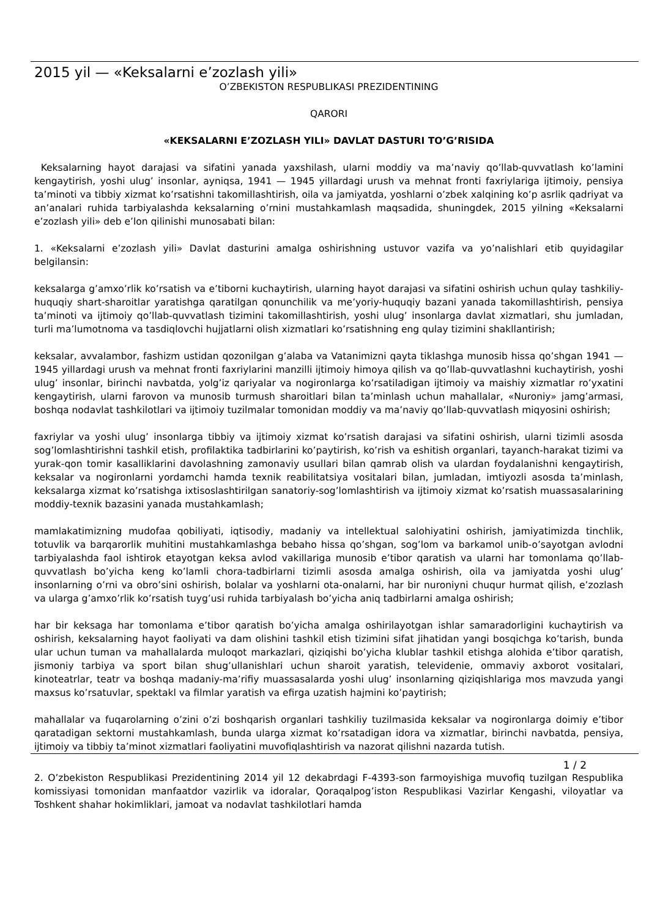2015 yil — «Keksalarni e’zozlash yili»
O’ZBEKISTON RESPUBLIKASI PREZIDENTINING
QARORI
«KEKSALARNI E’ZOZLASH YILI» DAVLAT DASTURI TO’G’RISIDA
Keksalarning hayot darajasi va sifatini yanada yaxshilash, ularni moddiy va ma’naviy qo’llab-quvvatlash ko’lamini kengaytirish, yoshi ulug’ insonlar, ayniqsa, 1941 — 1945 yillardagi urush va mehnat fronti faxriylariga ijtimoiy, pensiya ta’minoti va tibbiy xizmat ko’rsatishni takomillashtirish, oila va jamiyatda, yoshlarni o’zbek xalqining ko’p asrlik qadriyat va an’analari ruhida tarbiyalashda keksalarning o’rnini mustahkamlash maqsadida, shuningdek, 2015 yilning «Keksalarni e’zozlash yili» deb e’lon qilinishi munosabati bilan:
1. «Keksalarni e’zozlash yili» Davlat dasturini amalga oshirishning ustuvor vazifa va yo’nalishlari etib quyidagilar belgilansin:
keksalarga g’amxo’rlik ko’rsatish va e’tiborni kuchaytirish, ularning hayot darajasi va sifatini oshirish uchun qulay tashkiliy-huquqiy shart-sharoitlar yaratishga qaratilgan qonunchilik va me’yoriy-huquqiy bazani yanada takomillashtirish, pensiya ta’minoti va ijtimoiy qo’llab-quvvatlash tizimini takomillashtirish, yoshi ulug’ insonlarga davlat xizmatlari, shu jumladan, turli ma’lumotnoma va tasdiqlovchi hujjatlarni olish xizmatlari ko’rsatishning eng qulay tizimini shakllantirish;
keksalar, avvalambor, fashizm ustidan qozonilgan g’alaba va Vatanimizni qayta tiklashga munosib hissa qo’shgan 1941 — 1945 yillardagi urush va mehnat fronti faxriylarini manzilli ijtimoiy himoya qilish va qo’llab-quvvatlashni kuchaytirish, yoshi ulug’ insonlar, birinchi navbatda, yolg’iz qariyalar va nogironlarga ko’rsatiladigan ijtimoiy va maishiy xizmatlar ro’yxatini kengaytirish, ularni farovon va munosib turmush sharoitlari bilan ta’minlash uchun mahallalar, «Nuroniy» jamg’armasi, boshqa nodavlat tashkilotlari va ijtimoiy tuzilmalar tomonidan moddiy va ma’naviy qo’llab-quvvatlash miqyosini oshirish;
faxriylar va yoshi ulug’ insonlarga tibbiy va ijtimoiy xizmat ko’rsatish darajasi va sifatini oshirish, ularni tizimli asosda sog’lomlashtirishni tashkil etish, profilaktika tadbirlarini ko’paytirish, ko’rish va eshitish organlari, tayanch-harakat tizimi va yurak-qon tomir kasalliklarini davolashning zamonaviy usullari bilan qamrab olish va ulardan foydalanishni kengaytirish, keksalar va nogironlarni yordamchi hamda texnik reabilitatsiya vositalari bilan, jumladan, imtiyozli asosda ta’minlash, keksalarga xizmat ko’rsatishga ixtisoslashtirilgan sanatoriy-sog’lomlashtirish va ijtimoiy xizmat ko’rsatish muassasalarining moddiy-texnik bazasini yanada mustahkamlash;
mamlakatimizning mudofaa qobiliyati, iqtisodiy, madaniy va intellektual salohiyatini oshirish, jamiyatimizda tinchlik, totuvlik va barqarorlik muhitini mustahkamlashga bebaho hissa qo’shgan, sog’lom va barkamol unib-o’sayotgan avlodni tarbiyalashda faol ishtirok etayotgan keksa avlod vakillariga munosib e’tibor qaratish va ularni har tomonlama qo’llab-quvvatlash bo’yicha keng ko’lamli chora-tadbirlarni tizimli asosda amalga oshirish, oila va jamiyatda yoshi ulug’ insonlarning o’rni va obro’sini oshirish, bolalar va yoshlarni ota-onalarni, har bir nuroniyni chuqur hurmat qilish, e’zozlash va ularga g’amxo’rlik ko’rsatish tuyg’usi ruhida tarbiyalash bo’yicha aniq tadbirlarni amalga oshirish;
har bir keksaga har tomonlama e’tibor qaratish bo’yicha amalga oshirilayotgan ishlar samaradorligini kuchaytirish va oshirish, keksalarning hayot faoliyati va dam olishini tashkil etish tizimini sifat jihatidan yangi bosqichga ko’tarish, bunda ular uchun tuman va mahallalarda muloqot markazlari, qiziqishi bo’yicha klublar tashkil etishga alohida e’tibor qaratish, jismoniy tarbiya va sport bilan shug’ullanishlari uchun sharoit yaratish, televidenie, ommaviy axborot vositalari, kinoteatrlar, teatr va boshqa madaniy-ma’rifiy muassasalarda yoshi ulug’ insonlarning qiziqishlariga mos mavzuda yangi maxsus ko’rsatuvlar, spektakl va filmlar yaratish va efirga uzatish hajmini ko’paytirish;
mahallalar va fuqarolarning o’zini o’zi boshqarish organlari tashkiliy tuzilmasida keksalar va nogironlarga doimiy e’tibor qaratadigan sektorni mustahkamlash, bunda ularga xizmat ko’rsatadigan idora va xizmatlar, birinchi navbatda, pensiya, ijtimoiy va tibbiy ta’minot xizmatlari faoliyatini muvofiqlashtirish va nazorat qilishni nazarda tutish.
1 / 2
2. O’zbekiston Respublikasi Prezidentining 2014 yil 12 dekabrdagi F-4393-son farmoyishiga muvofiq tuzilgan Respublika komissiyasi tomonidan manfaatdor vazirlik va idoralar, Qoraqalpog’iston Respublikasi Vazirlar Kengashi, viloyatlar va Toshkent shahar hokimliklari, jamoat va nodavlat tashkilotlari hamda